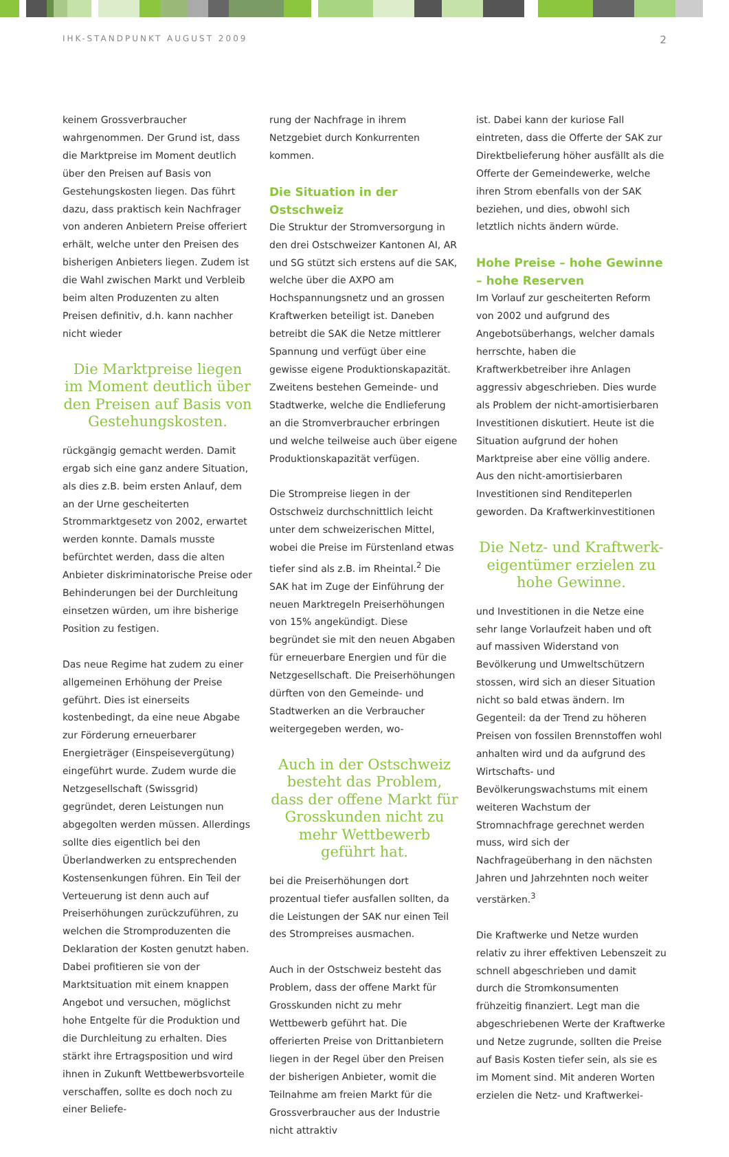IHK-STANDPUNKT AUGUST 2009 2
keinem Grossverbraucher wahrgenommen. Der Grund ist, dass die Marktpreise im Moment deutlich über den Preisen auf Basis von Gestehungskosten liegen. Das führt dazu, dass praktisch kein Nachfrager von anderen Anbietern Preise offeriert erhält, welche unter den Preisen des bisherigen Anbieters liegen. Zudem ist die Wahl zwischen Markt und Verbleib beim alten Produzenten zu alten Preisen definitiv, d.h. kann nachher nicht wieder
Die Marktpreise liegen im Moment deutlich über den Preisen auf Basis von Gestehungskosten.
rückgängig gemacht werden. Damit ergab sich eine ganz andere Situation, als dies z.B. beim ersten Anlauf, dem an der Urne gescheiterten Strommarktgesetz von 2002, erwartet werden konnte. Damals musste befürchtet werden, dass die alten Anbieter diskriminatorische Preise oder Behinderungen bei der Durchleitung einsetzen würden, um ihre bisherige Position zu festigen.
Das neue Regime hat zudem zu einer allgemeinen Erhöhung der Preise geführt. Dies ist einerseits kostenbedingt, da eine neue Abgabe zur Förderung erneuerbarer Energieträger (Einspeisevergütung) eingeführt wurde. Zudem wurde die Netzgesellschaft (Swissgrid) gegründet, deren Leistungen nun abgegolten werden müssen. Allerdings sollte dies eigentlich bei den Überlandwerken zu entsprechenden Kostensenkungen führen. Ein Teil der Verteuerung ist denn auch auf Preiserhöhungen zurückzuführen, zu welchen die Stromproduzenten die Deklaration der Kosten genutzt haben. Dabei profitieren sie von der Marktsituation mit einem knappen Angebot und versuchen, möglichst hohe Entgelte für die Produktion und die Durchleitung zu erhalten. Dies stärkt ihre Ertragsposition und wird ihnen in Zukunft Wettbewerbsvorteile verschaffen, sollte es doch noch zu einer Beliefe-
rung der Nachfrage in ihrem Netzgebiet durch Konkurrenten kommen.
Die Situation in der Ostschweiz
Die Struktur der Stromversorgung in den drei Ostschweizer Kantonen AI, AR und SG stützt sich erstens auf die SAK, welche über die AXPO am Hochspannungsnetz und an grossen Kraftwerken beteiligt ist. Daneben betreibt die SAK die Netze mittlerer Spannung und verfügt über eine gewisse eigene Produktionskapazität. Zweitens bestehen Gemeinde- und Stadtwerke, welche die Endlieferung an die Stromverbraucher erbringen und welche teilweise auch über eigene Produktionskapazität verfügen.
Die Strompreise liegen in der Ostschweiz durchschnittlich leicht unter dem schweizerischen Mittel, wobei die Preise im Fürstenland etwas tiefer sind als z.B. im Rheintal.<sup>2</sup> Die SAK hat im Zuge der Einführung der neuen Marktregeln Preiserhöhungen von 15% angekündigt. Diese begründet sie mit den neuen Abgaben für erneuerbare Energien und für die Netzgesellschaft. Die Preiserhöhungen dürften von den Gemeinde- und Stadtwerken an die Verbraucher weitergegeben werden, wo-
Auch in der Ostschweiz besteht das Problem, dass der offene Markt für Grosskunden nicht zu mehr Wettbewerb geführt hat.
bei die Preiserhöhungen dort prozentual tiefer ausfallen sollten, da die Leistungen der SAK nur einen Teil des Strompreises ausmachen.
Auch in der Ostschweiz besteht das Problem, dass der offene Markt für Grosskunden nicht zu mehr Wettbewerb geführt hat. Die offerierten Preise von Drittanbietern liegen in der Regel über den Preisen der bisherigen Anbieter, womit die Teilnahme am freien Markt für die Grossverbraucher aus der Industrie nicht attraktiv
ist. Dabei kann der kuriose Fall eintreten, dass die Offerte der SAK zur Direktbelieferung höher ausfällt als die Offerte der Gemeindewerke, welche ihren Strom ebenfalls von der SAK beziehen, und dies, obwohl sich letztlich nichts ändern würde.
Hohe Preise – hohe Gewinne – hohe Reserven
Im Vorlauf zur gescheiterten Reform von 2002 und aufgrund des Angebotsüberhangs, welcher damals herrschte, haben die Kraftwerkbetreiber ihre Anlagen aggressiv abgeschrieben. Dies wurde als Problem der nicht-amortisierbaren Investitionen diskutiert. Heute ist die Situation aufgrund der hohen Marktpreise aber eine völlig andere. Aus den nicht-amortisierbaren Investitionen sind Renditeperlen geworden. Da Kraftwerkinvestitionen
Die Netz- und Kraftwerk-eigentümer erzielen zu hohe Gewinne.
und Investitionen in die Netze eine sehr lange Vorlaufzeit haben und oft auf massiven Widerstand von Bevölkerung und Umweltschützern stossen, wird sich an dieser Situation nicht so bald etwas ändern. Im Gegenteil: da der Trend zu höheren Preisen von fossilen Brennstoffen wohl anhalten wird und da aufgrund des Wirtschafts- und Bevölkerungswachstums mit einem weiteren Wachstum der Stromnachfrage gerechnet werden muss, wird sich der Nachfrageüberhang in den nächsten Jahren und Jahrzehnten noch weiter verstärken.<sup>3</sup>
Die Kraftwerke und Netze wurden relativ zu ihrer effektiven Lebenszeit zu schnell abgeschrieben und damit durch die Stromkonsumenten frühzeitig finanziert. Legt man die abgeschriebenen Werte der Kraftwerke und Netze zugrunde, sollten die Preise auf Basis Kosten tiefer sein, als sie es im Moment sind. Mit anderen Worten erzielen die Netz- und Kraftwerkei-